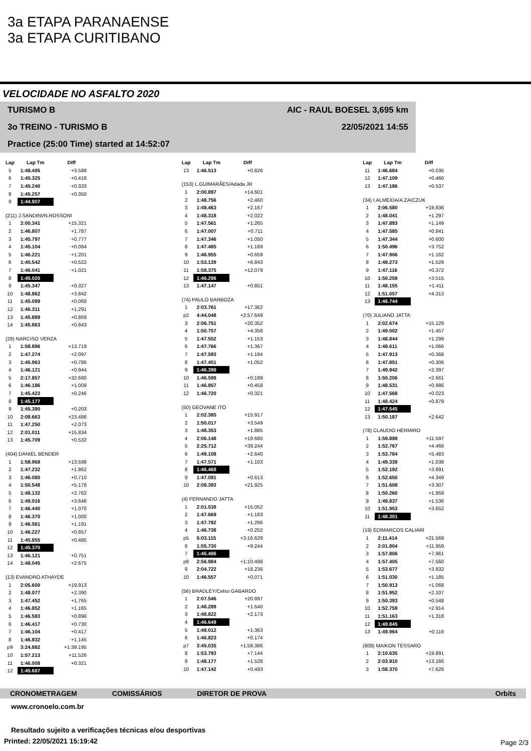3a ETAPA PARANAENSE
3a ETAPA CURITIBANO
VELOCIDADE NO ASFALTO 2020
TURISMO B AIC - RAUL BOESEL 3,695 km
3o TREINO - TURISMO B 22/05/2021 14:55
Practice (25:00 Time) started at 14:52:07
| Lap | Lap Tm | Diff |
| --- | --- | --- |
| 5 | 1:48.495 | +3.588 |
| 6 | 1:45.325 | +0.418 |
| 7 | 1:45.240 | +0.333 |
| 8 | 1:45.257 | +0.350 |
| 9 | 1:44.907 | |
| (211) J.SANDINI/N.ROSSONI | | |
| 1 | 2:00.341 | +15.321 |
| 2 | 1:46.807 | +1.787 |
| 3 | 1:45.797 | +0.777 |
| 4 | 1:45.104 | +0.084 |
| 5 | 1:46.221 | +1.201 |
| 6 | 1:45.542 | +0.522 |
| 7 | 1:46.041 | +1.021 |
| 8 | 1:45.020 | |
| 9 | 1:45.347 | +0.327 |
| 10 | 1:48.862 | +3.842 |
| 11 | 1:45.089 | +0.069 |
| 12 | 1:46.311 | +1.291 |
| 13 | 1:45.889 | +0.869 |
| 14 | 1:45.863 | +0.843 |
| (28) NARCISO VERZA | | |
| 1 | 1:58.896 | +13.719 |
| 2 | 1:47.274 | +2.097 |
| 3 | 1:45.963 | +0.786 |
| 4 | 1:46.121 | +0.944 |
| 5 | 2:17.857 | +32.680 |
| 6 | 1:46.186 | +1.009 |
| 7 | 1:45.423 | +0.246 |
| 8 | 1:45.177 | |
| 9 | 1:45.380 | +0.203 |
| 10 | 2:08.663 | +23.486 |
| 11 | 1:47.250 | +2.073 |
| 12 | 2:01.011 | +15.834 |
| 13 | 1:45.709 | +0.532 |
| (404) DANIEL BENDER | | |
| 1 | 1:58.968 | +13.598 |
| 2 | 1:47.232 | +1.862 |
| 3 | 1:46.080 | +0.710 |
| 4 | 1:50.548 | +5.178 |
| 5 | 1:48.132 | +2.762 |
| 6 | 1:49.016 | +3.646 |
| 7 | 1:46.440 | +1.070 |
| 8 | 1:46.370 | +1.000 |
| 9 | 1:46.561 | +1.191 |
| 10 | 1:46.227 | +0.857 |
| 11 | 1:45.855 | +0.485 |
| 12 | 1:45.370 | |
| 13 | 1:46.121 | +0.751 |
| 14 | 1:48.045 | +2.675 |
| (13) EVANDRO ATHAYDE | | |
| 1 | 2:05.600 | +19.913 |
| 2 | 1:48.077 | +2.390 |
| 3 | 1:47.452 | +1.765 |
| 4 | 1:46.852 | +1.165 |
| 5 | 1:46.583 | +0.896 |
| 6 | 1:46.417 | +0.730 |
| 7 | 1:46.104 | +0.417 |
| 8 | 1:46.832 | +1.145 |
| p9 | 3:24.882 | +1:39.195 |
| 10 | 1:57.213 | +11.526 |
| 11 | 1:46.008 | +0.321 |
| 12 | 1:45.687 | |
| Lap | Lap Tm | Diff |
| --- | --- | --- |
| 13 | 1:46.513 | +0.826 |
| (153) L.GUIMARÃES/Adada JR | | |
| 1 | 2:00.897 | +14.601 |
| 2 | 1:48.756 | +2.460 |
| 3 | 1:48.463 | +2.167 |
| 4 | 1:48.318 | +2.022 |
| 5 | 1:47.561 | +1.265 |
| 6 | 1:47.007 | +0.711 |
| 7 | 1:47.346 | +1.050 |
| 8 | 1:47.485 | +1.189 |
| 9 | 1:46.955 | +0.659 |
| 10 | 1:53.139 | +6.843 |
| 11 | 1:58.375 | +12.079 |
| 12 | 1:46.296 | |
| 13 | 1:47.147 | +0.851 |
| (74) PAULO BARBOZA | | |
| 1 | 2:03.761 | +17.362 |
| p2 | 4:44.048 | +2:57.649 |
| 3 | 2:06.751 | +20.352 |
| 4 | 1:50.757 | +4.358 |
| 5 | 1:47.552 | +1.153 |
| 6 | 1:47.766 | +1.367 |
| 7 | 1:47.593 | +1.194 |
| 8 | 1:47.451 | +1.052 |
| 9 | 1:46.399 | |
| 10 | 1:46.598 | +0.199 |
| 11 | 1:46.857 | +0.458 |
| 12 | 1:46.720 | +0.321 |
| (50) GEOVANE ITO | | |
| 1 | 2:02.385 | +15.917 |
| 2 | 1:50.017 | +3.549 |
| 3 | 1:48.353 | +1.885 |
| 4 | 2:06.148 | +19.680 |
| 5 | 2:25.712 | +39.244 |
| 6 | 1:49.108 | +2.640 |
| 7 | 1:47.571 | +1.103 |
| 8 | 1:46.468 | |
| 9 | 1:47.081 | +0.613 |
| 10 | 2:08.393 | +21.925 |
| (4) FERNANDO JATTA | | |
| 1 | 2:01.538 | +15.052 |
| 2 | 1:47.669 | +1.183 |
| 3 | 1:47.782 | +1.296 |
| 4 | 1:46.738 | +0.252 |
| p5 | 5:03.115 | +3:16.629 |
| 6 | 1:55.730 | +9.244 |
| 7 | 1:46.486 | |
| p8 | 2:56.984 | +1:10.498 |
| 9 | 2:04.722 | +18.236 |
| 10 | 1:46.557 | +0.071 |
| (56) BRADLEY/Celso GABARDO | | |
| 1 | 2:07.546 | +20.897 |
| 2 | 1:48.289 | +1.640 |
| 3 | 1:48.822 | +2.173 |
| 4 | 1:46.649 | |
| 5 | 1:48.012 | +1.363 |
| 6 | 1:46.823 | +0.174 |
| p7 | 3:45.035 | +1:58.386 |
| 8 | 1:53.793 | +7.144 |
| 9 | 1:48.177 | +1.528 |
| 10 | 1:47.142 | +0.493 |
| Lap | Lap Tm | Diff |
| --- | --- | --- |
| 11 | 1:46.684 | +0.035 |
| 12 | 1:47.109 | +0.460 |
| 13 | 1:47.186 | +0.537 |
| (34) I.ALMEIDA/A.ZAICZUK | | |
| 1 | 2:06.580 | +19.836 |
| 2 | 1:48.041 | +1.297 |
| 3 | 1:47.893 | +1.149 |
| 4 | 1:47.585 | +0.841 |
| 5 | 1:47.344 | +0.600 |
| 6 | 1:50.496 | +3.752 |
| 7 | 1:47.906 | +1.162 |
| 8 | 1:48.273 | +1.529 |
| 9 | 1:47.116 | +0.372 |
| 10 | 1:50.259 | +3.515 |
| 11 | 1:48.155 | +1.411 |
| 12 | 1:51.057 | +4.313 |
| 13 | 1:46.744 | |
| (70) JULIANO JATTA | | |
| 1 | 2:02.674 | +15.129 |
| 2 | 1:49.002 | +1.457 |
| 3 | 1:48.844 | +1.299 |
| 4 | 1:48.611 | +1.066 |
| 5 | 1:47.913 | +0.368 |
| 6 | 1:47.851 | +0.306 |
| 7 | 1:49.942 | +2.397 |
| 8 | 1:50.206 | +2.661 |
| 9 | 1:48.531 | +0.986 |
| 10 | 1:47.568 | +0.023 |
| 11 | 1:48.424 | +0.879 |
| 12 | 1:47.545 | |
| 13 | 1:50.187 | +2.642 |
| (78) CLAUDIO HERMIRO | | |
| 1 | 1:59.898 | +11.597 |
| 2 | 1:52.767 | +4.466 |
| 3 | 1:53.784 | +5.483 |
| 4 | 1:49.339 | +1.038 |
| 5 | 1:52.192 | +3.891 |
| 6 | 1:52.650 | +4.349 |
| 7 | 1:51.608 | +3.307 |
| 8 | 1:50.260 | +1.959 |
| 9 | 1:49.837 | +1.536 |
| 10 | 1:51.953 | +3.652 |
| 11 | 1:48.301 | |
| (19) EDIMARCOS CALIARI | | |
| 1 | 2:11.414 | +21.569 |
| 2 | 2:01.804 | +11.959 |
| 3 | 1:57.806 | +7.961 |
| 4 | 1:57.405 | +7.560 |
| 5 | 1:53.677 | +3.832 |
| 6 | 1:51.030 | +1.185 |
| 7 | 1:50.913 | +1.068 |
| 8 | 1:51.952 | +2.107 |
| 9 | 1:50.393 | +0.548 |
| 10 | 1:52.759 | +2.914 |
| 11 | 1:51.163 | +1.318 |
| 12 | 1:49.845 | |
| 13 | 1:49.964 | +0.119 |
| (808) MAIKON TESSARO | | |
| 1 | 2:10.635 | +19.891 |
| 2 | 2:03.910 | +13.166 |
| 3 | 1:58.370 | +7.626 |
CRONOMETRAGEM COMISSÁRIOS DIRETOR DE PROVA Orbits
www.cronoelo.com.br
Resultado sujeito a verificações técnicas e/ou desportivas
Printed: 22/05/2021 15:19:42 Page 2/3